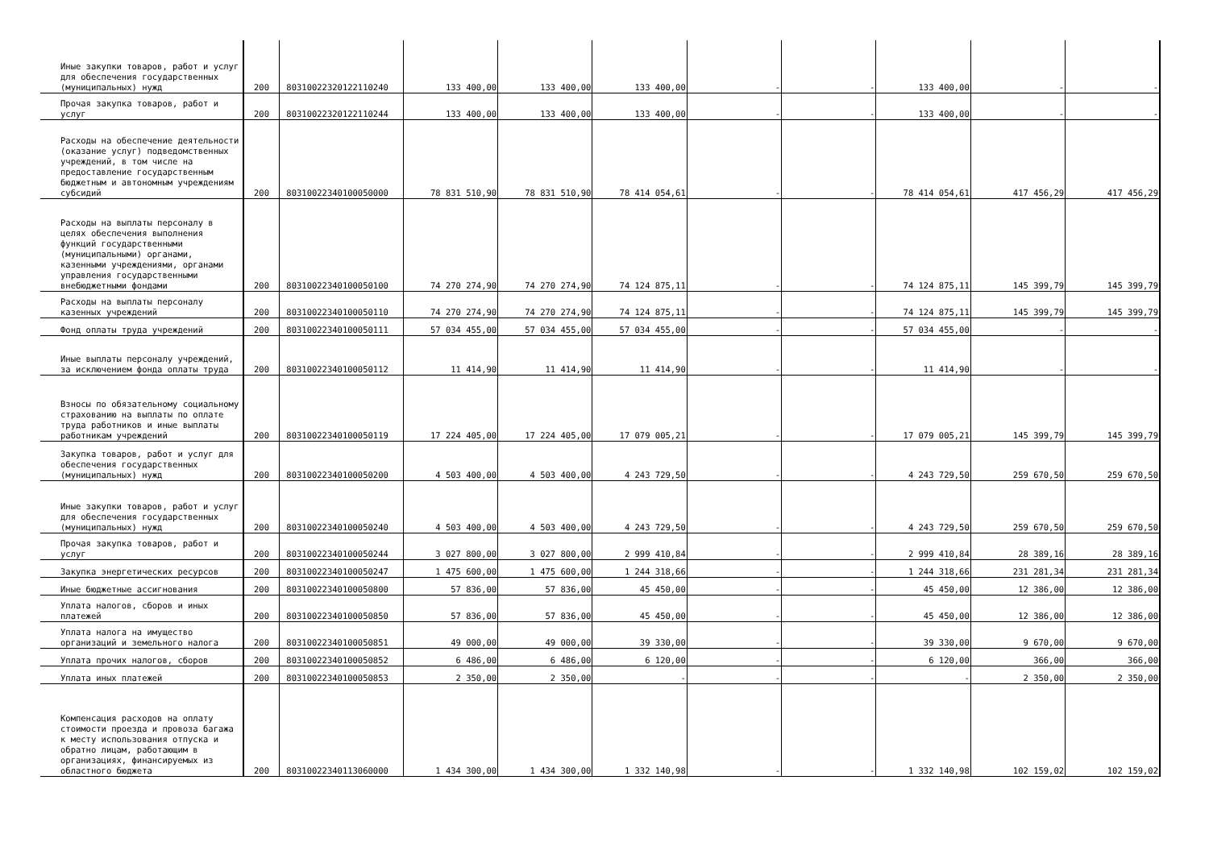| Иные закупки товаров, работ и услуг для обеспечения государственных (муниципальных) нужд | 200 | 80310022320122110240 | 133 400,00 | 133 400,00 | 133 400,00 | - | - | 133 400,00 | - | - |
| Прочая закупка товаров, работ и услуг | 200 | 80310022320122110244 | 133 400,00 | 133 400,00 | 133 400,00 | - | - | 133 400,00 | - | - |
| Расходы на обеспечение деятельности (оказание услуг) подведомственных учреждений, в том числе на предоставление государственным бюджетным и автономным учреждениям субсидий | 200 | 80310022340100050000 | 78 831 510,90 | 78 831 510,90 | 78 414 054,61 | - | - | 78 414 054,61 | 417 456,29 | 417 456,29 |
| Расходы на выплаты персоналу в целях обеспечения выполнения функций государственными (муниципальными) органами, казенными учреждениями, органами управления государственными внебюджетными фондами | 200 | 80310022340100050100 | 74 270 274,90 | 74 270 274,90 | 74 124 875,11 | - | - | 74 124 875,11 | 145 399,79 | 145 399,79 |
| Расходы на выплаты персоналу казенных учреждений | 200 | 80310022340100050110 | 74 270 274,90 | 74 270 274,90 | 74 124 875,11 | - | - | 74 124 875,11 | 145 399,79 | 145 399,79 |
| Фонд оплаты труда учреждений | 200 | 80310022340100050111 | 57 034 455,00 | 57 034 455,00 | 57 034 455,00 | - | - | 57 034 455,00 | - | - |
| Иные выплаты персоналу учреждений, за исключением фонда оплаты труда | 200 | 80310022340100050112 | 11 414,90 | 11 414,90 | 11 414,90 | - | - | 11 414,90 | - | - |
| Взносы по обязательному социальному страхованию на выплаты по оплате труда работников и иные выплаты работникам учреждений | 200 | 80310022340100050119 | 17 224 405,00 | 17 224 405,00 | 17 079 005,21 | - | - | 17 079 005,21 | 145 399,79 | 145 399,79 |
| Закупка товаров, работ и услуг для обеспечения государственных (муниципальных) нужд | 200 | 80310022340100050200 | 4 503 400,00 | 4 503 400,00 | 4 243 729,50 | - | - | 4 243 729,50 | 259 670,50 | 259 670,50 |
| Иные закупки товаров, работ и услуг для обеспечения государственных (муниципальных) нужд | 200 | 80310022340100050240 | 4 503 400,00 | 4 503 400,00 | 4 243 729,50 | - | - | 4 243 729,50 | 259 670,50 | 259 670,50 |
| Прочая закупка товаров, работ и услуг | 200 | 80310022340100050244 | 3 027 800,00 | 3 027 800,00 | 2 999 410,84 | - | - | 2 999 410,84 | 28 389,16 | 28 389,16 |
| Закупка энергетических ресурсов | 200 | 80310022340100050247 | 1 475 600,00 | 1 475 600,00 | 1 244 318,66 | - | - | 1 244 318,66 | 231 281,34 | 231 281,34 |
| Иные бюджетные ассигнования | 200 | 80310022340100050800 | 57 836,00 | 57 836,00 | 45 450,00 | - | - | 45 450,00 | 12 386,00 | 12 386,00 |
| Уплата налогов, сборов и иных платежей | 200 | 80310022340100050850 | 57 836,00 | 57 836,00 | 45 450,00 | - | - | 45 450,00 | 12 386,00 | 12 386,00 |
| Уплата налога на имущество организаций и земельного налога | 200 | 80310022340100050851 | 49 000,00 | 49 000,00 | 39 330,00 | - | - | 39 330,00 | 9 670,00 | 9 670,00 |
| Уплата прочих налогов, сборов | 200 | 80310022340100050852 | 6 486,00 | 6 486,00 | 6 120,00 | - | - | 6 120,00 | 366,00 | 366,00 |
| Уплата иных платежей | 200 | 80310022340100050853 | 2 350,00 | 2 350,00 | - | - | - | - | 2 350,00 | 2 350,00 |
| Компенсация расходов на оплату стоимости проезда и провоза багажа к месту использования отпуска и обратно лицам, работающим в организациях, финансируемых из областного бюджета | 200 | 80310022340113060000 | 1 434 300,00 | 1 434 300,00 | 1 332 140,98 | - | - | 1 332 140,98 | 102 159,02 | 102 159,02 |